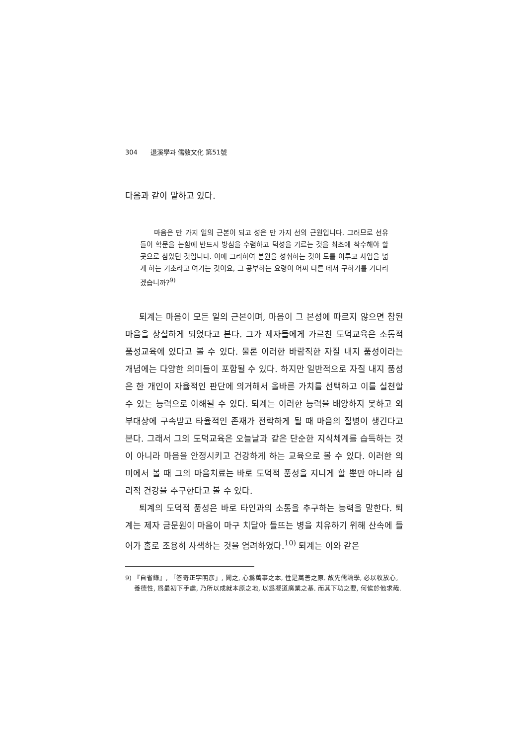304 退溪學과 儒敎文化 第51號
다음과 같이 말하고 있다.
마음은 만 가지 일의 근본이 되고 성은 만 가지 선의 근원입니다. 그러므로 선유들이 학문을 논함에 반드시 방심을 수렴하고 덕성을 기르는 것을 최초에 착수해야 할 곳으로 삼았던 것입니다. 이에 그리하여 본원을 성취하는 것이 도를 이루고 사업을 넓게 하는 기초라고 여기는 것이요, 그 공부하는 요령이 어찌 다른 데서 구하기를 기다리겠습니까?<sup>9)</sup>
퇴계는 마음이 모든 일의 근본이며, 마음이 그 본성에 따르지 않으면 참된 마음을 상실하게 되었다고 본다. 그가 제자들에게 가르친 도덕교육은 소통적 품성교육에 있다고 볼 수 있다. 물론 이러한 바람직한 자질 내지 품성이라는 개념에는 다양한 의미들이 포함될 수 있다. 하지만 일반적으로 자질 내지 품성은 한 개인이 자율적인 판단에 의거해서 올바른 가치를 선택하고 이를 실천할 수 있는 능력으로 이해될 수 있다. 퇴계는 이러한 능력을 배양하지 못하고 외부대상에 구속받고 타율적인 존재가 전락하게 될 때 마음의 질병이 생긴다고 본다. 그래서 그의 도덕교육은 오늘날과 같은 단순한 지식체계를 습득하는 것이 아니라 마음을 안정시키고 건강하게 하는 교육으로 볼 수 있다. 이러한 의미에서 볼 때 그의 마음치료는 바로 도덕적 품성을 지니게 할 뿐만 아니라 심리적 건강을 추구한다고 볼 수 있다.
퇴계의 도덕적 품성은 바로 타인과의 소통을 추구하는 능력을 말한다. 퇴계는 제자 금문원이 마음이 마구 치달아 들뜨는 병을 치유하기 위해 산속에 들어가 홀로 조용히 사색하는 것을 염려하였다.<sup>10)</sup> 퇴계는 이와 같은
9) 『自省錄』, 「答奇正字明彦」, 聞之, 心爲萬事之本, 性是萬善之原. 故先儒論學, 必以收放心, 養德性, 爲最初下手處, 乃所以成就本原之地, 以爲凝道廣業之基. 而其下功之要, 何俟於他求哉.